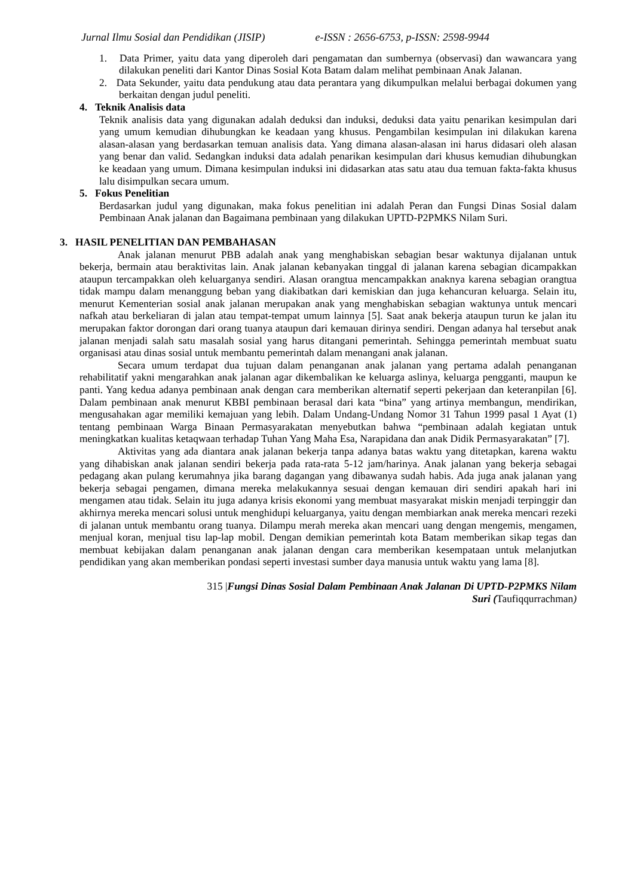Jurnal Ilmu Sosial dan Pendidikan (JISIP) e-ISSN : 2656-6753, p-ISSN: 2598-9944
1. Data Primer, yaitu data yang diperoleh dari pengamatan dan sumbernya (observasi) dan wawancara yang dilakukan peneliti dari Kantor Dinas Sosial Kota Batam dalam melihat pembinaan Anak Jalanan.
2. Data Sekunder, yaitu data pendukung atau data perantara yang dikumpulkan melalui berbagai dokumen yang berkaitan dengan judul peneliti.
4. Teknik Analisis data
Teknik analisis data yang digunakan adalah deduksi dan induksi, deduksi data yaitu penarikan kesimpulan dari yang umum kemudian dihubungkan ke keadaan yang khusus. Pengambilan kesimpulan ini dilakukan karena alasan-alasan yang berdasarkan temuan analisis data. Yang dimana alasan-alasan ini harus didasari oleh alasan yang benar dan valid. Sedangkan induksi data adalah penarikan kesimpulan dari khusus kemudian dihubungkan ke keadaan yang umum. Dimana kesimpulan induksi ini didasarkan atas satu atau dua temuan fakta-fakta khusus lalu disimpulkan secara umum.
5. Fokus Penelitian
Berdasarkan judul yang digunakan, maka fokus penelitian ini adalah Peran dan Fungsi Dinas Sosial dalam Pembinaan Anak jalanan dan Bagaimana pembinaan yang dilakukan UPTD-P2PMKS Nilam Suri.
3. HASIL PENELITIAN DAN PEMBAHASAN
Anak jalanan menurut PBB adalah anak yang menghabiskan sebagian besar waktunya dijalanan untuk bekerja, bermain atau beraktivitas lain. Anak jalanan kebanyakan tinggal di jalanan karena sebagian dicampakkan ataupun tercampakkan oleh keluarganya sendiri. Alasan orangtua mencampakkan anaknya karena sebagian orangtua tidak mampu dalam menanggung beban yang diakibatkan dari kemiskian dan juga kehancuran keluarga. Selain itu, menurut Kementerian sosial anak jalanan merupakan anak yang menghabiskan sebagian waktunya untuk mencari nafkah atau berkeliaran di jalan atau tempat-tempat umum lainnya [5]. Saat anak bekerja ataupun turun ke jalan itu merupakan faktor dorongan dari orang tuanya ataupun dari kemauan dirinya sendiri. Dengan adanya hal tersebut anak jalanan menjadi salah satu masalah sosial yang harus ditangani pemerintah. Sehingga pemerintah membuat suatu organisasi atau dinas sosial untuk membantu pemerintah dalam menangani anak jalanan.
Secara umum terdapat dua tujuan dalam penanganan anak jalanan yang pertama adalah penanganan rehabilitatif yakni mengarahkan anak jalanan agar dikembalikan ke keluarga aslinya, keluarga pengganti, maupun ke panti. Yang kedua adanya pembinaan anak dengan cara memberikan alternatif seperti pekerjaan dan keteranpilan [6]. Dalam pembinaan anak menurut KBBI pembinaan berasal dari kata “bina” yang artinya membangun, mendirikan, mengusahakan agar memiliki kemajuan yang lebih. Dalam Undang-Undang Nomor 31 Tahun 1999 pasal 1 Ayat (1) tentang pembinaan Warga Binaan Permasyarakatan menyebutkan bahwa “pembinaan adalah kegiatan untuk meningkatkan kualitas ketaqwaan terhadap Tuhan Yang Maha Esa, Narapidana dan anak Didik Permasyarakatan” [7].
Aktivitas yang ada diantara anak jalanan bekerja tanpa adanya batas waktu yang ditetapkan, karena waktu yang dihabiskan anak jalanan sendiri bekerja pada rata-rata 5-12 jam/harinya. Anak jalanan yang bekerja sebagai pedagang akan pulang kerumahnya jika barang dagangan yang dibawanya sudah habis. Ada juga anak jalanan yang bekerja sebagai pengamen, dimana mereka melakukannya sesuai dengan kemauan diri sendiri apakah hari ini mengamen atau tidak. Selain itu juga adanya krisis ekonomi yang membuat masyarakat miskin menjadi terpinggir dan akhirnya mereka mencari solusi untuk menghidupi keluarganya, yaitu dengan membiarkan anak mereka mencari rezeki di jalanan untuk membantu orang tuanya. Dilampu merah mereka akan mencari uang dengan mengemis, mengamen, menjual koran, menjual tisu lap-lap mobil. Dengan demikian pemerintah kota Batam memberikan sikap tegas dan membuat kebijakan dalam penanganan anak jalanan dengan cara memberikan kesempataan untuk melanjutkan pendidikan yang akan memberikan pondasi seperti investasi sumber daya manusia untuk waktu yang lama [8].
315 |Fungsi Dinas Sosial Dalam Pembinaan Anak Jalanan Di UPTD-P2PMKS Nilam
Suri (Taufiqqurrachman)